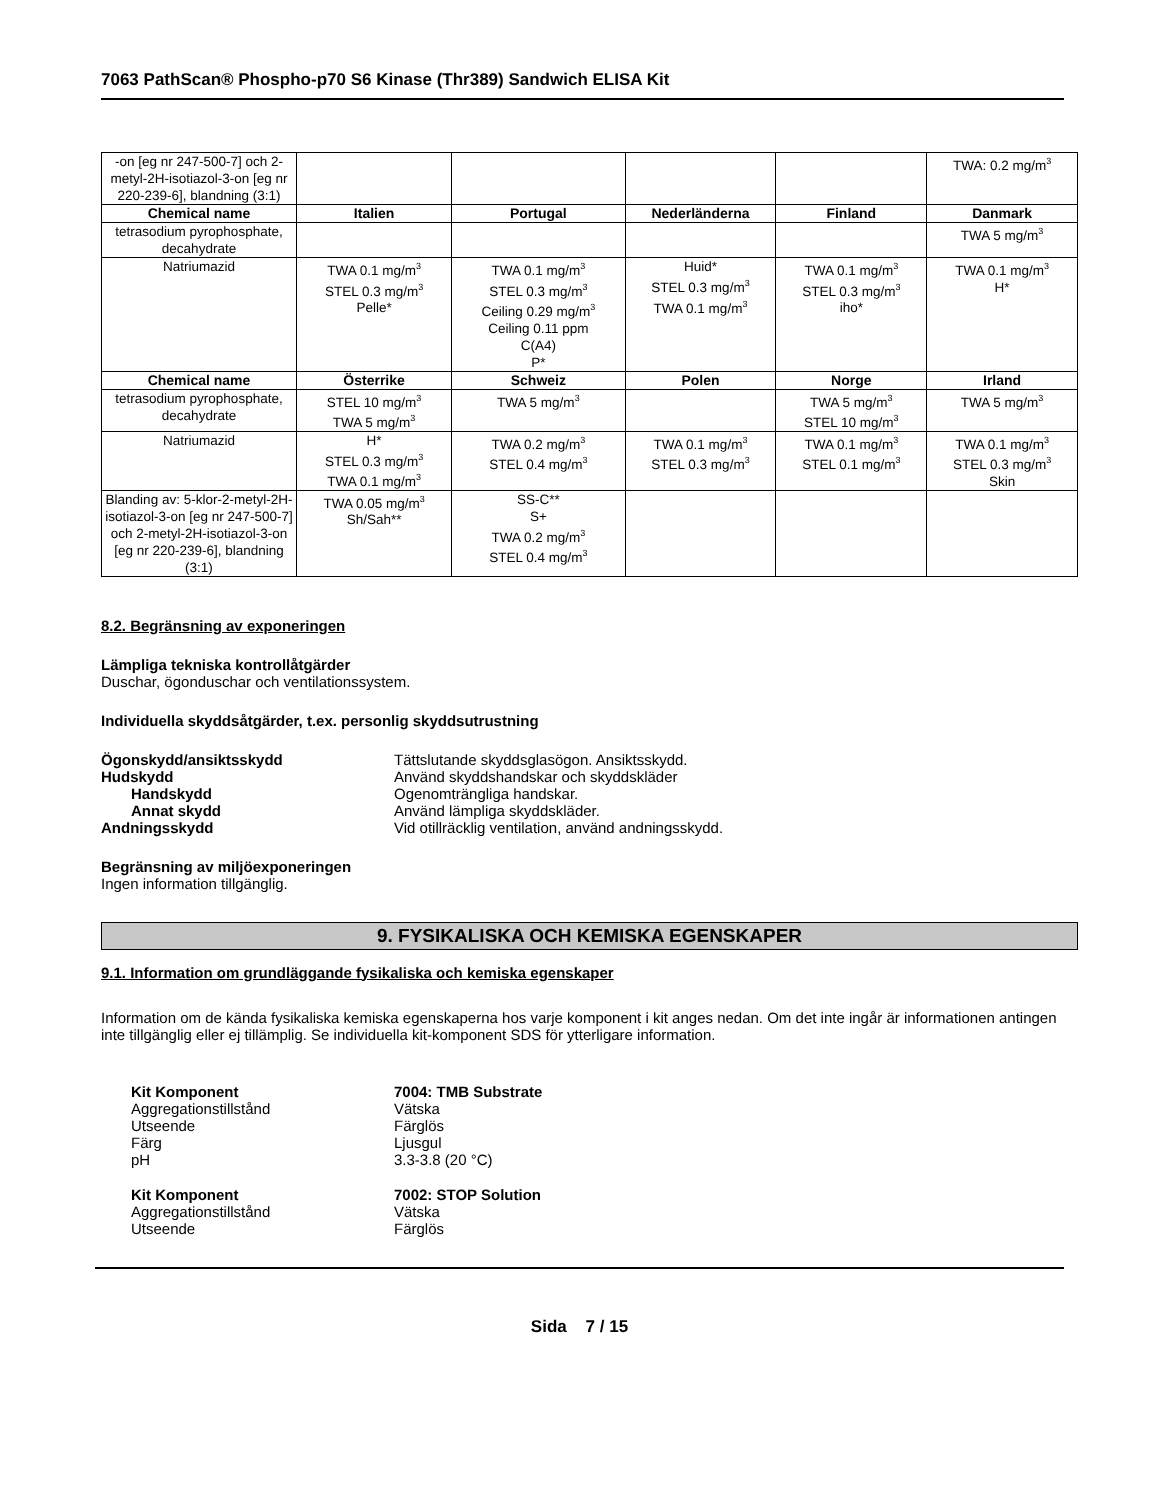7063 PathScan® Phospho-p70 S6 Kinase (Thr389) Sandwich ELISA Kit
| -on [eg nr 247-500-7] och 2-metyl-2H-isotiazol-3-on [eg nr 220-239-6], blandning (3:1) | | | | | TWA: 0.2 mg/m<sup>3</sup> |
| Chemical name | Italien | Portugal | Nederländerna | Finland | Danmark |
| tetrasodium pyrophosphate, decahydrate | | | | | TWA 5 mg/m<sup>3</sup> |
| Natriumazid | TWA 0.1 mg/m<sup>3</sup> STEL 0.3 mg/m<sup>3</sup> Pelle* | TWA 0.1 mg/m<sup>3</sup> STEL 0.3 mg/m<sup>3</sup> Ceiling 0.29 mg/m<sup>3</sup> Ceiling 0.11 ppm C(A4) P* | Huid* STEL 0.3 mg/m<sup>3</sup> TWA 0.1 mg/m<sup>3</sup> | TWA 0.1 mg/m<sup>3</sup> STEL 0.3 mg/m<sup>3</sup> iho* | TWA 0.1 mg/m<sup>3</sup> H* |
| Chemical name | Österrike | Schweiz | Polen | Norge | Irland |
| tetrasodium pyrophosphate, decahydrate | STEL 10 mg/m<sup>3</sup> TWA 5 mg/m<sup>3</sup> | TWA 5 mg/m<sup>3</sup> | | TWA 5 mg/m<sup>3</sup> STEL 10 mg/m<sup>3</sup> | TWA 5 mg/m<sup>3</sup> |
| Natriumazid | H* STEL 0.3 mg/m<sup>3</sup> TWA 0.1 mg/m<sup>3</sup> | TWA 0.2 mg/m<sup>3</sup> STEL 0.4 mg/m<sup>3</sup> | TWA 0.1 mg/m<sup>3</sup> STEL 0.3 mg/m<sup>3</sup> | TWA 0.1 mg/m<sup>3</sup> STEL 0.1 mg/m<sup>3</sup> | TWA 0.1 mg/m<sup>3</sup> STEL 0.3 mg/m<sup>3</sup> Skin |
| Blanding av: 5-klor-2-metyl-2H-isotiazol-3-on [eg nr 247-500-7] och 2-metyl-2H-isotiazol-3-on [eg nr 220-239-6], blandning (3:1) | TWA 0.05 mg/m<sup>3</sup> Sh/Sah** | SS-C** S+ TWA 0.2 mg/m<sup>3</sup> STEL 0.4 mg/m<sup>3</sup> | | | |
8.2. Begränsning av exponeringen
Lämpliga tekniska kontrollåtgärder
Duschar, ögonduschar och ventilationssystem.
Individuella skyddsåtgärder, t.ex. personlig skyddsutrustning
Ögonskydd/ansiktsskydd Tättslutande skyddsglasögon. Ansiktsskydd.
Hudskydd Använd skyddshandskar och skyddskläder
Handskydd Ogenomträngliga handskar.
Annat skydd Använd lämpliga skyddskläder.
Andningsskydd Vid otillräcklig ventilation, använd andningsskydd.
Begränsning av miljöexponeringen
Ingen information tillgänglig.
9. FYSIKALISKA OCH KEMISKA EGENSKAPER
9.1. Information om grundläggande fysikaliska och kemiska egenskaper
Information om de kända fysikaliska kemiska egenskaperna hos varje komponent i kit anges nedan. Om det inte ingår är informationen antingen inte tillgänglig eller ej tillämplig. Se individuella kit-komponent SDS för ytterligare information.
Kit Komponent 7004: TMB Substrate
Aggregationstillstånd Vätska
Utseende Färglös
Färg Ljusgul
pH 3.3-3.8 (20 °C)
Kit Komponent 7002: STOP Solution
Aggregationstillstånd Vätska
Utseende Färglös
Sida 7 / 15